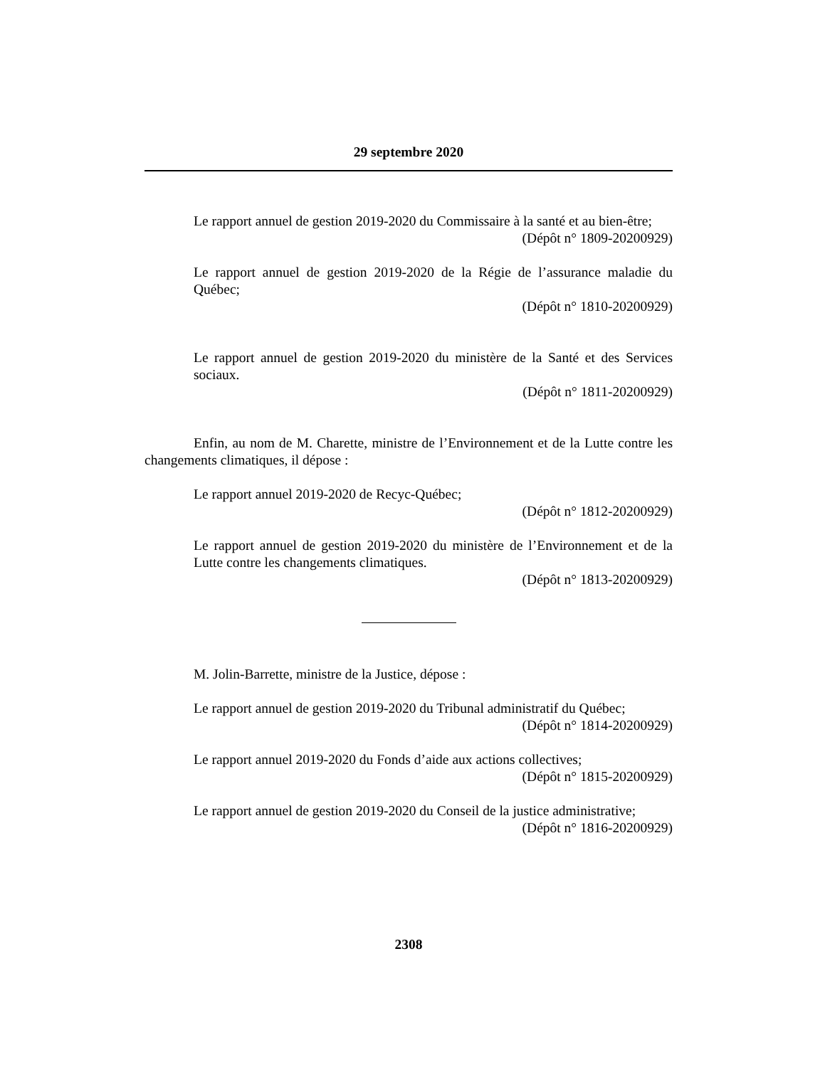29 septembre 2020
Le rapport annuel de gestion 2019-2020 du Commissaire à la santé et au bien-être;
(Dépôt n° 1809-20200929)
Le rapport annuel de gestion 2019-2020 de la Régie de l’assurance maladie du Québec;
(Dépôt n° 1810-20200929)
Le rapport annuel de gestion 2019-2020 du ministère de la Santé et des Services sociaux.
(Dépôt n° 1811-20200929)
Enfin, au nom de M. Charette, ministre de l’Environnement et de la Lutte contre les changements climatiques, il dépose :
Le rapport annuel 2019-2020 de Recyc-Québec;
(Dépôt n° 1812-20200929)
Le rapport annuel de gestion 2019-2020 du ministère de l’Environnement et de la Lutte contre les changements climatiques.
(Dépôt n° 1813-20200929)
M. Jolin-Barrette, ministre de la Justice, dépose :
Le rapport annuel de gestion 2019-2020 du Tribunal administratif du Québec;
(Dépôt n° 1814-20200929)
Le rapport annuel 2019-2020 du Fonds d’aide aux actions collectives;
(Dépôt n° 1815-20200929)
Le rapport annuel de gestion 2019-2020 du Conseil de la justice administrative;
(Dépôt n° 1816-20200929)
2308